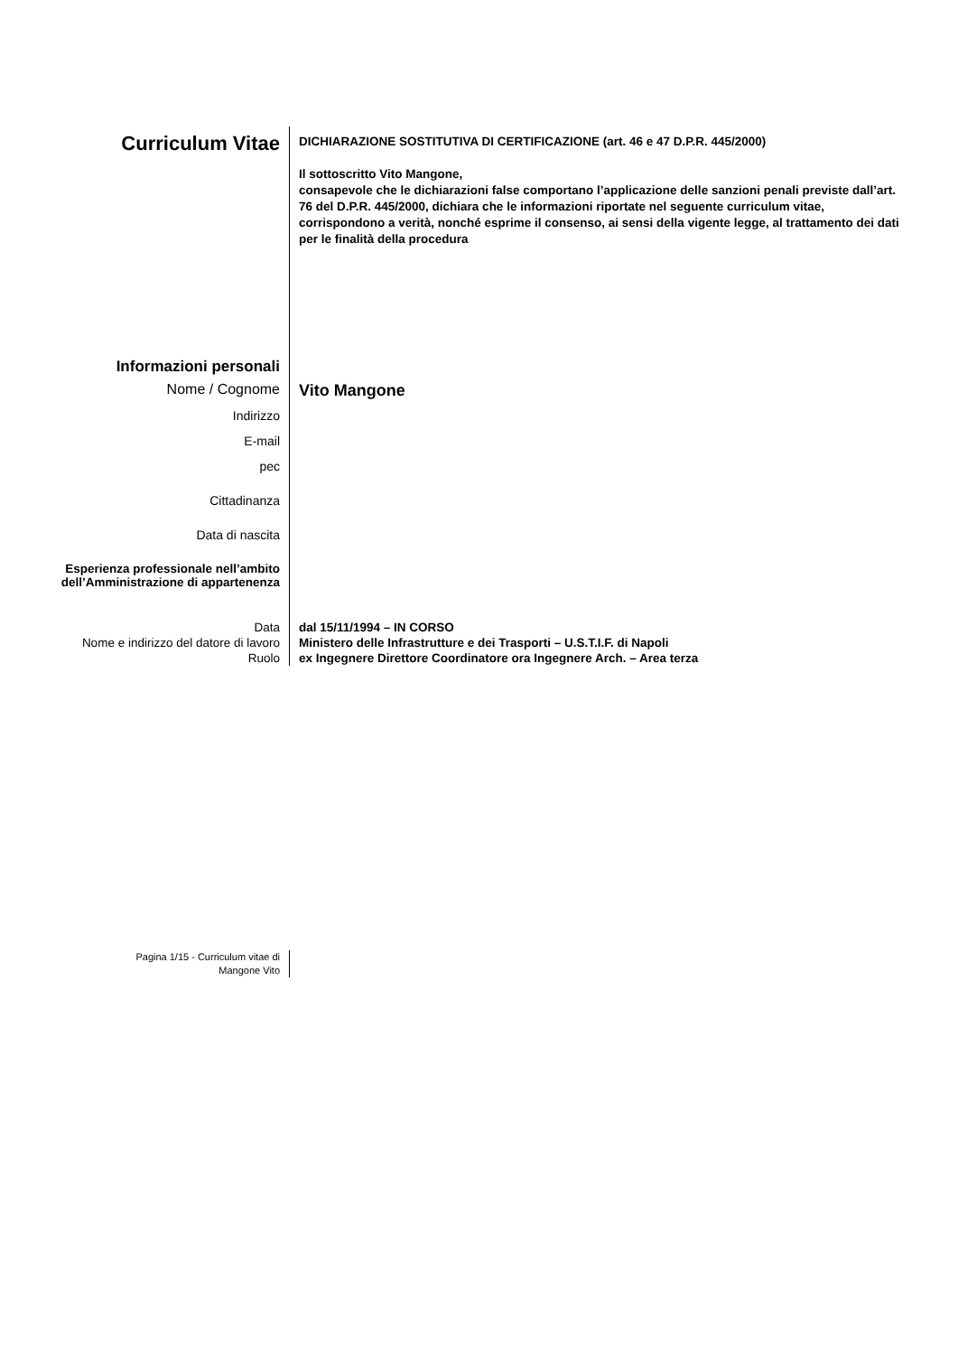Curriculum Vitae
DICHIARAZIONE SOSTITUTIVA DI CERTIFICAZIONE (art. 46 e 47 D.P.R. 445/2000)
Il sottoscritto Vito Mangone,
consapevole che le dichiarazioni false comportano l’applicazione delle sanzioni penali previste dall’art. 76 del D.P.R. 445/2000, dichiara che le informazioni riportate nel seguente curriculum vitae, corrispondono a verità, nonché esprime il consenso, ai sensi della vigente legge, al trattamento dei dati per le finalità della procedura
Informazioni personali
Nome / Cognome
Vito Mangone
Indirizzo
E-mail
pec
Cittadinanza
Data di nascita
Esperienza professionale nell’ambito dell’Amministrazione di appartenenza
Data
Nome e indirizzo del datore di lavoro
Ruolo
dal 15/11/1994 – IN CORSO
Ministero delle Infrastrutture e dei Trasporti – U.S.T.I.F. di Napoli
ex Ingegnere Direttore Coordinatore ora Ingegnere Arch. – Area terza
Pagina 1/15 - Curriculum vitae di
Mangone Vito